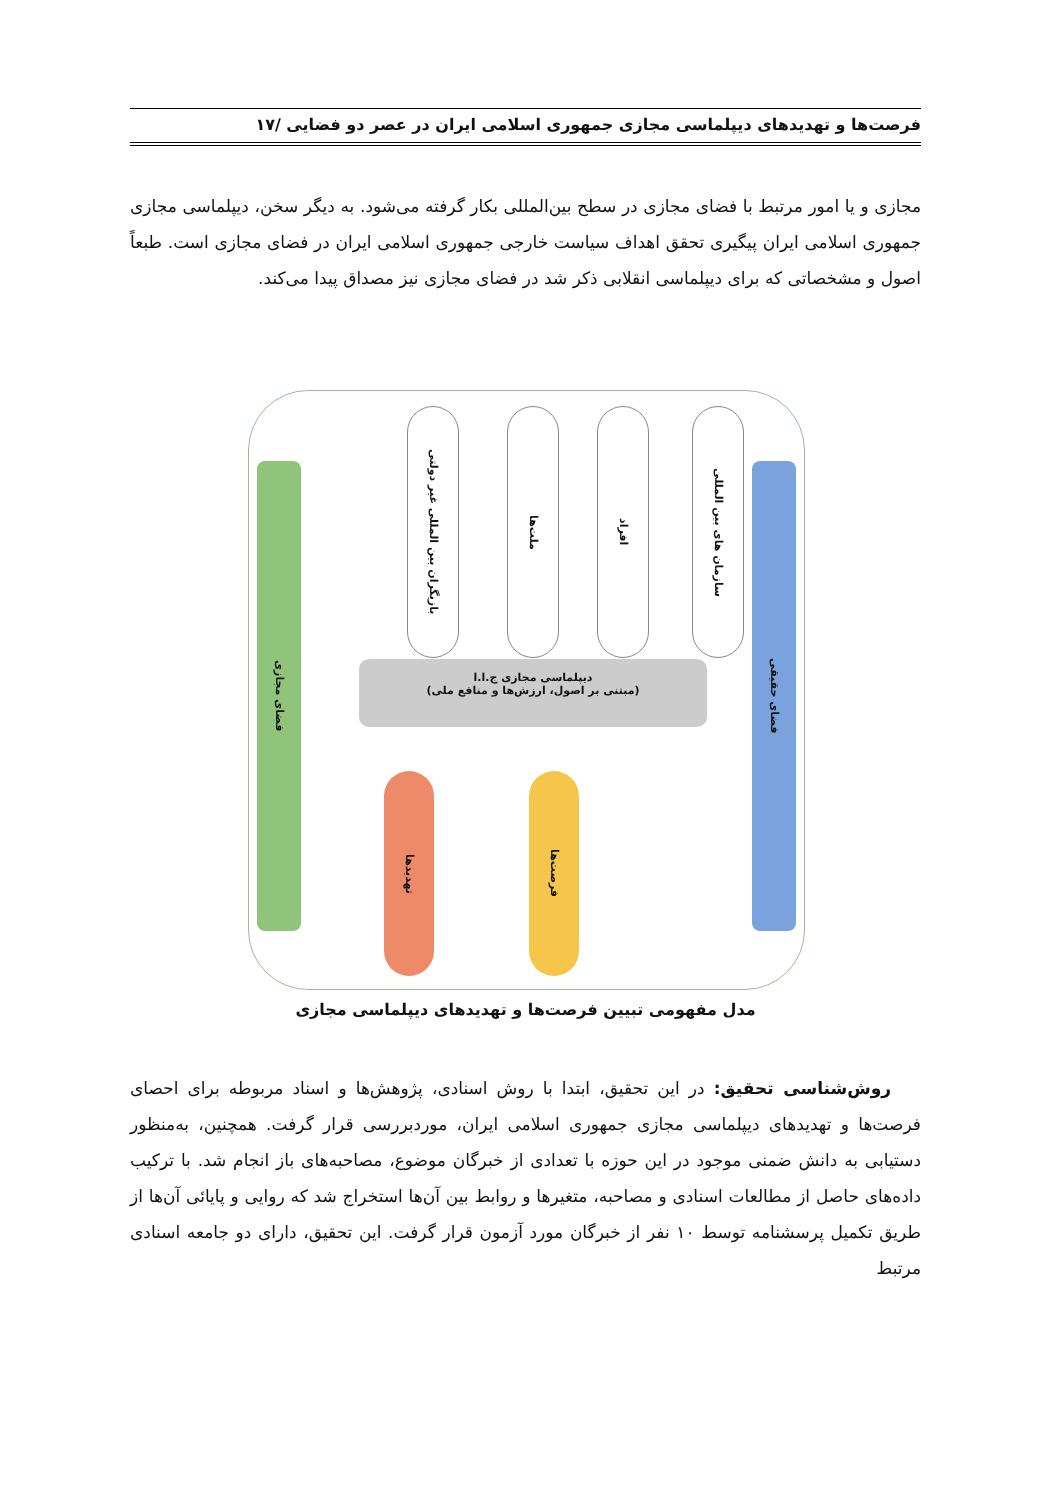فرصت‌ها و تهدیدهای دیپلماسی مجازی جمهوری اسلامی ایران در عصر دو فضایی /۱۷
مجازی و یا امور مرتبط با فضای مجازی در سطح بین‌المللی بکار گرفته می‌شود. به دیگر سخن، دیپلماسی مجازی جمهوری اسلامی ایران پیگیری تحقق اهداف سیاست خارجی جمهوری اسلامی ایران در فضای مجازی است. طبعاً اصول و مشخصاتی که برای دیپلماسی انقلابی ذکر شد در فضای مجازی نیز مصداق پیدا می‌کند.
فضای حقیقی
فضای مجازی
سازمان های بین المللی
افراد
ملت‌ها
بازیگران بین المللی غیر دولتی
دیپلماسی مجازی ج.ا.ا
(مبتنی بر اصول، ارزش‌ها و منافع ملی)
فرصت‌ها
تهدیدها
مدل مفهومی تبیین فرصت‌ها و تهدیدهای دیپلماسی مجازی
روش‌شناسی تحقیق: در این تحقیق، ابتدا با روش اسنادی، پژوهش‌ها و اسناد مربوطه برای احصای فرصت‌ها و تهدیدهای دیپلماسی مجازی جمهوری اسلامی ایران، موردبررسی قرار گرفت. همچنین، به‌منظور دستیابی به دانش ضمنی موجود در این حوزه با تعدادی از خبرگان موضوع، مصاحبه‌های باز انجام شد. با ترکیب داده‌های حاصل از مطالعات اسنادی و مصاحبه، متغیرها و روابط بین آن‌ها استخراج شد که روایی و پایائی آن‌ها از طریق تکمیل پرسشنامه توسط ۱۰ نفر از خبرگان مورد آزمون قرار گرفت. این تحقیق، دارای دو جامعه اسنادی مرتبط